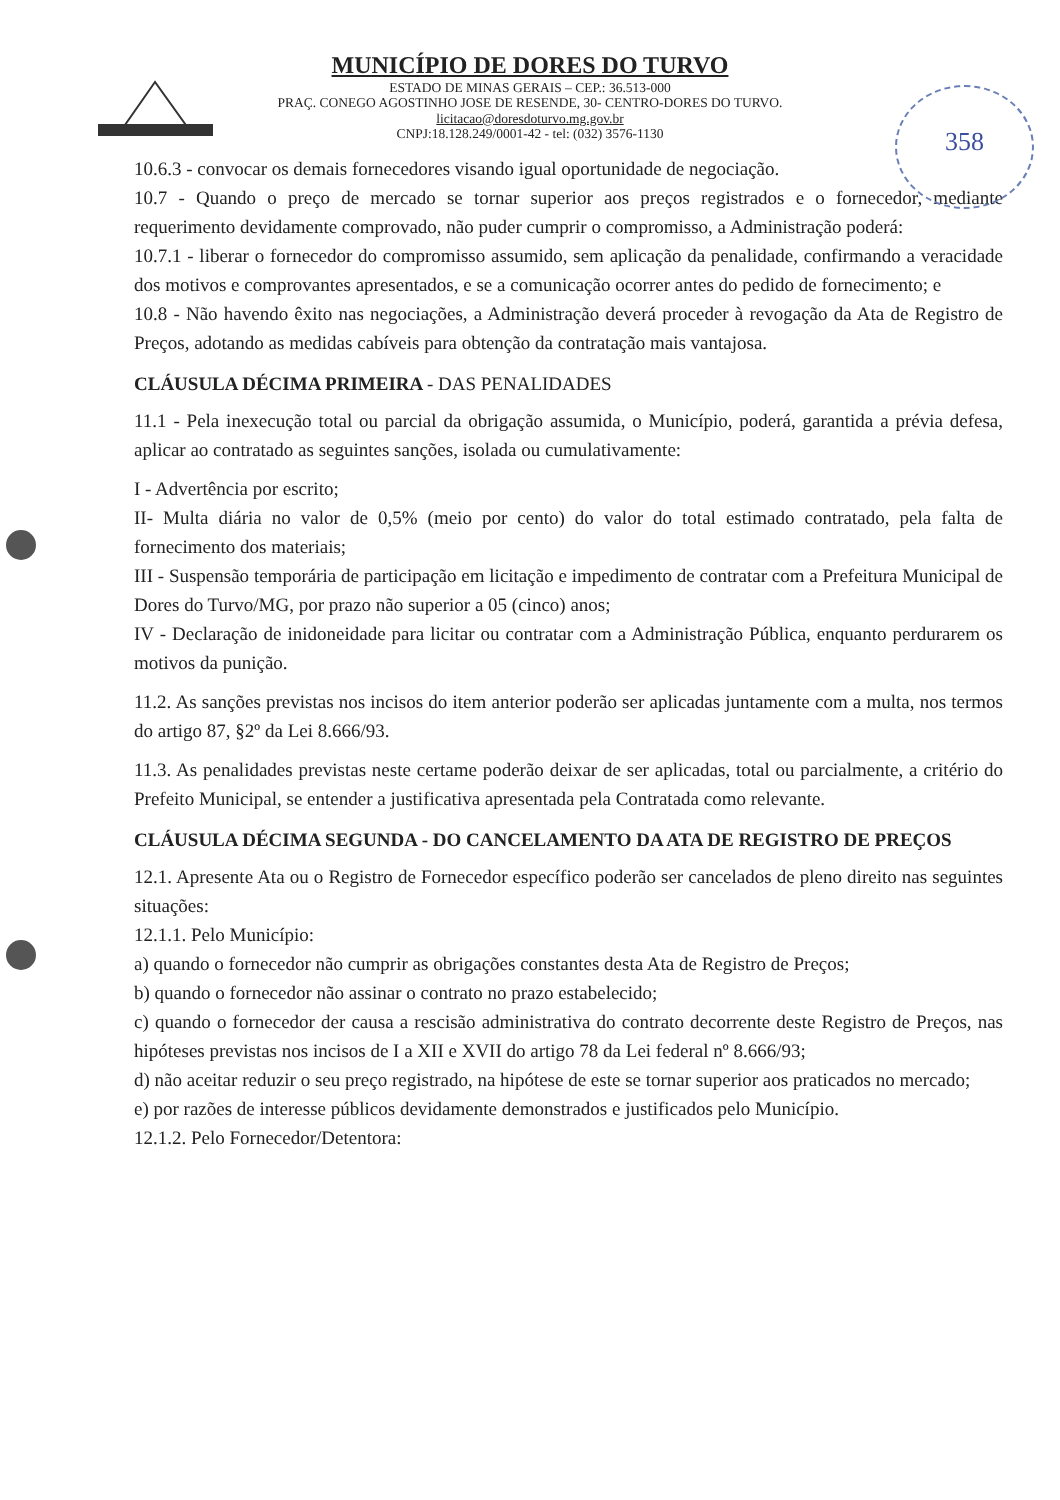358
MUNICÍPIO DE DORES DO TURVO
ESTADO DE MINAS GERAIS – CEP.: 36.513-000
PRAÇ. CONEGO AGOSTINHO JOSE DE RESENDE, 30- CENTRO-DORES DO TURVO.
licitacao@doresdoturvo.mg.gov.br
CNPJ:18.128.249/0001-42 - tel: (032) 3576-1130
10.6.3 - convocar os demais fornecedores visando igual oportunidade de negociação.
10.7 - Quando o preço de mercado se tornar superior aos preços registrados e o fornecedor, mediante requerimento devidamente comprovado, não puder cumprir o compromisso, a Administração poderá:
10.7.1 - liberar o fornecedor do compromisso assumido, sem aplicação da penalidade, confirmando a veracidade dos motivos e comprovantes apresentados, e se a comunicação ocorrer antes do pedido de fornecimento; e
10.8 - Não havendo êxito nas negociações, a Administração deverá proceder à revogação da Ata de Registro de Preços, adotando as medidas cabíveis para obtenção da contratação mais vantajosa.
CLÁUSULA DÉCIMA PRIMEIRA - DAS PENALIDADES
11.1 - Pela inexecução total ou parcial da obrigação assumida, o Município, poderá, garantida a prévia defesa, aplicar ao contratado as seguintes sanções, isolada ou cumulativamente:
I - Advertência por escrito;
II- Multa diária no valor de 0,5% (meio por cento) do valor do total estimado contratado, pela falta de fornecimento dos materiais;
III - Suspensão temporária de participação em licitação e impedimento de contratar com a Prefeitura Municipal de Dores do Turvo/MG, por prazo não superior a 05 (cinco) anos;
IV - Declaração de inidoneidade para licitar ou contratar com a Administração Pública, enquanto perdurarem os motivos da punição.
11.2. As sanções previstas nos incisos do item anterior poderão ser aplicadas juntamente com a multa, nos termos do artigo 87, §2º da Lei 8.666/93.
11.3. As penalidades previstas neste certame poderão deixar de ser aplicadas, total ou parcialmente, a critério do Prefeito Municipal, se entender a justificativa apresentada pela Contratada como relevante.
CLÁUSULA DÉCIMA SEGUNDA - DO CANCELAMENTO DA ATA DE REGISTRO DE PREÇOS
12.1. Apresente Ata ou o Registro de Fornecedor específico poderão ser cancelados de pleno direito nas seguintes situações:
12.1.1. Pelo Município:
a) quando o fornecedor não cumprir as obrigações constantes desta Ata de Registro de Preços;
b) quando o fornecedor não assinar o contrato no prazo estabelecido;
c) quando o fornecedor der causa a rescisão administrativa do contrato decorrente deste Registro de Preços, nas hipóteses previstas nos incisos de I a XII e XVII do artigo 78 da Lei federal nº 8.666/93;
d) não aceitar reduzir o seu preço registrado, na hipótese de este se tornar superior aos praticados no mercado;
e) por razões de interesse públicos devidamente demonstrados e justificados pelo Município.
12.1.2. Pelo Fornecedor/Detentora: